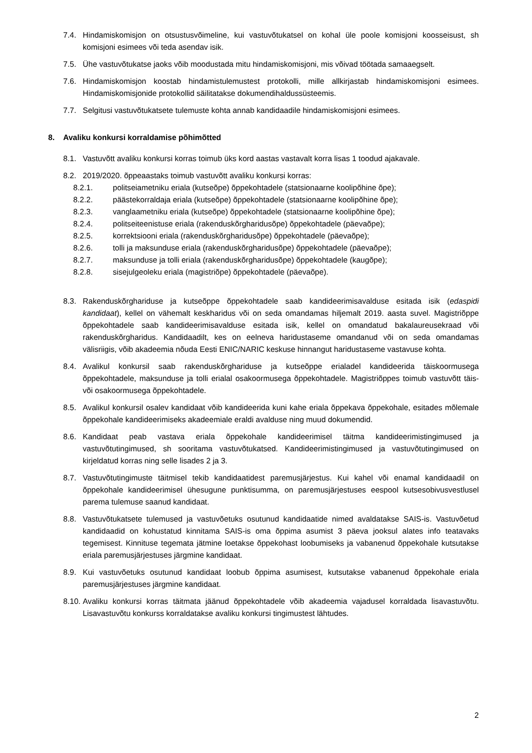7.4. Hindamiskomisjon on otsustusvõimeline, kui vastuvõtukatsel on kohal üle poole komisjoni koosseisust, sh komisjoni esimees või teda asendav isik.
7.5. Ühe vastuvõtukatse jaoks võib moodustada mitu hindamiskomisjoni, mis võivad töötada samaaegselt.
7.6. Hindamiskomisjon koostab hindamistulemustest protokolli, mille allkirjastab hindamiskomisjoni esimees. Hindamiskomisjonide protokollid säilitatakse dokumendihaldussüsteemis.
7.7. Selgitusi vastuvõtukatsete tulemuste kohta annab kandidaadile hindamiskomisjoni esimees.
8. Avaliku konkursi korraldamise põhimõtted
8.1. Vastuvõtt avaliku konkursi korras toimub üks kord aastas vastavalt korra lisas 1 toodud ajakavale.
8.2. 2019/2020. õppeaastaks toimub vastuvõtt avaliku konkursi korras:
8.2.1. politseiametniku eriala (kutseõpe) õppekohtadele (statsionaarne koolipõhine õpe);
8.2.2. päästekorraldaja eriala (kutseõpe) õppekohtadele (statsionaarne koolipõhine õpe);
8.2.3. vanglaametniku eriala (kutseõpe) õppekohtadele (statsionaarne koolipõhine õpe);
8.2.4. politseiteenistuse eriala (rakenduskõrgharidusõpe) õppekohtadele (päevaõpe);
8.2.5. korrektsiooni eriala (rakenduskõrgharidusõpe) õppekohtadele (päevaõpe);
8.2.6. tolli ja maksunduse eriala (rakenduskõrgharidusõpe) õppekohtadele (päevaõpe);
8.2.7. maksunduse ja tolli eriala (rakenduskõrgharidusõpe) õppekohtadele (kaugõpe);
8.2.8. sisejulgeoleku eriala (magistriõpe) õppekohtadele (päevaõpe).
8.3. Rakenduskõrghariduse ja kutseõppe õppekohtadele saab kandideerimisavalduse esitada isik (edaspidi kandidaat), kellel on vähemalt keskharidus või on seda omandamas hiljemalt 2019. aasta suvel. Magistriõppe õppekohtadele saab kandideerimisavalduse esitada isik, kellel on omandatud bakalaureusekraad või rakenduskõrgharidus. Kandidaadilt, kes on eelneva haridustaseme omandanud või on seda omandamas välisriigis, võib akadeemia nõuda Eesti ENIC/NARIC keskuse hinnangut haridustaseme vastavuse kohta.
8.4. Avalikul konkursil saab rakenduskõrghariduse ja kutseõppe erialadel kandideerida täiskoormusega õppekohtadele, maksunduse ja tolli erialal osakoormusega õppekohtadele. Magistriõppes toimub vastuvõtt täis- või osakoormusega õppekohtadele.
8.5. Avalikul konkursil osalev kandidaat võib kandideerida kuni kahe eriala õppekava õppekohale, esitades mõlemale õppekohale kandideerimiseks akadeemiale eraldi avalduse ning muud dokumendid.
8.6. Kandidaat peab vastava eriala õppekohale kandideerimisel täitma kandideerimistingimused ja vastuvõtutingimused, sh sooritama vastuvõtukatsed. Kandideerimistingimused ja vastuvõtutingimused on kirjeldatud korras ning selle lisades 2 ja 3.
8.7. Vastuvõtutingimuste täitmisel tekib kandidaatidest paremusjärjestus. Kui kahel või enamal kandidaadil on õppekohale kandideerimisel ühesugune punktisumma, on paremusjärjestuses eespool kutsesobivusvestlusel parema tulemuse saanud kandidaat.
8.8. Vastuvõtukatsete tulemused ja vastuvõetuks osutunud kandidaatide nimed avaldatakse SAIS-is. Vastuvõetud kandidaadid on kohustatud kinnitama SAIS-is oma õppima asumist 3 päeva jooksul alates info teatavaks tegemisest. Kinnituse tegemata jätmine loetakse õppekohast loobumiseks ja vabanenud õppekohale kutsutakse eriala paremusjärjestuses järgmine kandidaat.
8.9. Kui vastuvõetuks osutunud kandidaat loobub õppima asumisest, kutsutakse vabanenud õppekohale eriala paremusjärjestuses järgmine kandidaat.
8.10.
Avaliku konkursi korras täitmata jäänud õppekohtadele võib akadeemia vajadusel korraldada lisavastuvõtu. Lisavastuvõtu konkurss korraldatakse avaliku konkursi tingimustest lähtudes.
2